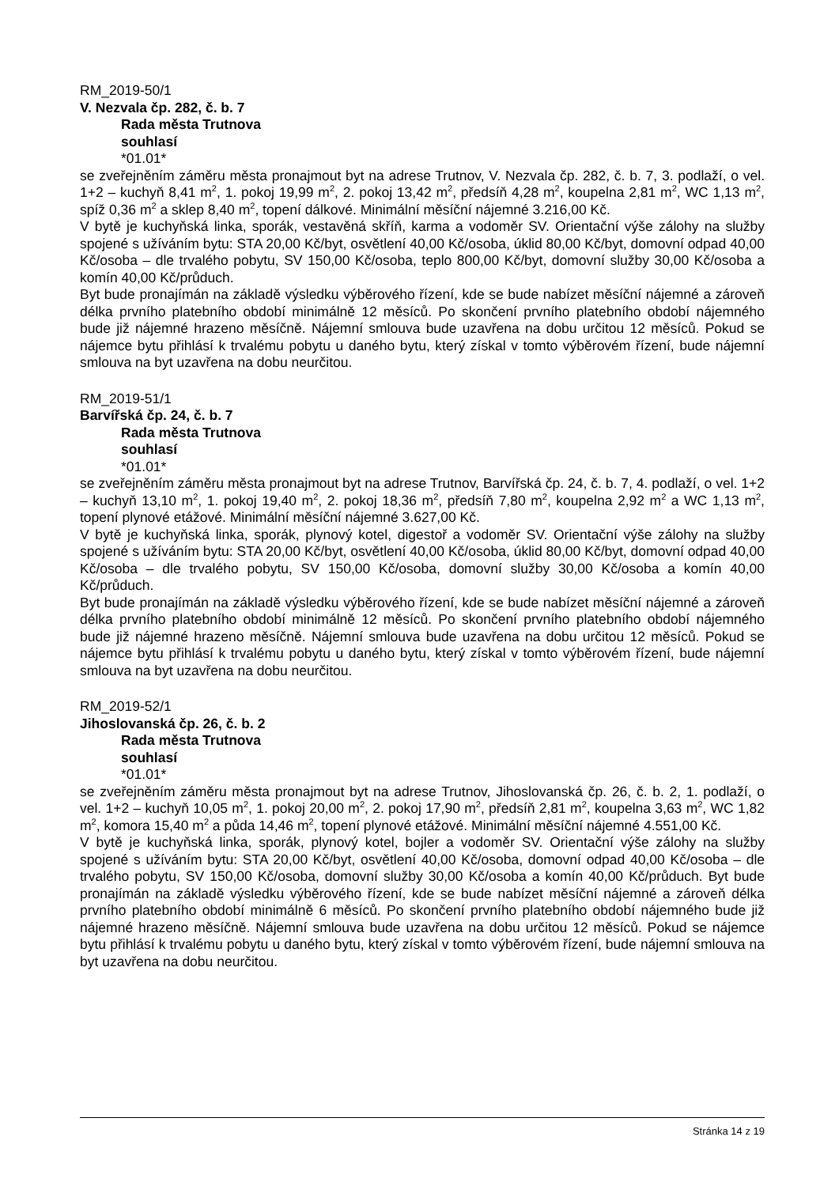RM_2019-50/1
V. Nezvala čp. 282, č. b. 7
Rada města Trutnova
souhlasí
*01.01*
se zveřejněním záměru města pronajmout byt na adrese Trutnov, V. Nezvala čp. 282, č. b. 7, 3. podlaží, o vel. 1+2 – kuchyň 8,41 m<sup>2</sup>, 1. pokoj 19,99 m<sup>2</sup>, 2. pokoj 13,42 m<sup>2</sup>, předsíň 4,28 m<sup>2</sup>, koupelna 2,81 m<sup>2</sup>, WC 1,13 m<sup>2</sup>, spíž 0,36 m<sup>2</sup> a sklep 8,40 m<sup>2</sup>, topení dálkové. Minimální měsíční nájemné 3.216,00 Kč.
V bytě je kuchyňská linka, sporák, vestavěná skříň, karma a vodoměr SV. Orientační výše zálohy na služby spojené s užíváním bytu: STA 20,00 Kč/byt, osvětlení 40,00 Kč/osoba, úklid 80,00 Kč/byt, domovní odpad 40,00 Kč/osoba – dle trvalého pobytu, SV 150,00 Kč/osoba, teplo 800,00 Kč/byt, domovní služby 30,00 Kč/osoba a komín 40,00 Kč/průduch.
Byt bude pronajímán na základě výsledku výběrového řízení, kde se bude nabízet měsíční nájemné a zároveň délka prvního platebního období minimálně 12 měsíců. Po skončení prvního platebního období nájemného bude již nájemné hrazeno měsíčně. Nájemní smlouva bude uzavřena na dobu určitou 12 měsíců. Pokud se nájemce bytu přihlásí k trvalému pobytu u daného bytu, který získal v tomto výběrovém řízení, bude nájemní smlouva na byt uzavřena na dobu neurčitou.
RM_2019-51/1
Barvířská čp. 24, č. b. 7
Rada města Trutnova
souhlasí
*01.01*
se zveřejněním záměru města pronajmout byt na adrese Trutnov, Barvířská čp. 24, č. b. 7, 4. podlaží, o vel. 1+2 – kuchyň 13,10 m<sup>2</sup>, 1. pokoj 19,40 m<sup>2</sup>, 2. pokoj 18,36 m<sup>2</sup>, předsíň 7,80 m<sup>2</sup>, koupelna 2,92 m<sup>2</sup> a WC 1,13 m<sup>2</sup>, topení plynové etážové. Minimální měsíční nájemné 3.627,00 Kč.
V bytě je kuchyňská linka, sporák, plynový kotel, digestoř a vodoměr SV. Orientační výše zálohy na služby spojené s užíváním bytu: STA 20,00 Kč/byt, osvětlení 40,00 Kč/osoba, úklid 80,00 Kč/byt, domovní odpad 40,00 Kč/osoba – dle trvalého pobytu, SV 150,00 Kč/osoba, domovní služby 30,00 Kč/osoba a komín 40,00 Kč/průduch.
Byt bude pronajímán na základě výsledku výběrového řízení, kde se bude nabízet měsíční nájemné a zároveň délka prvního platebního období minimálně 12 měsíců. Po skončení prvního platebního období nájemného bude již nájemné hrazeno měsíčně. Nájemní smlouva bude uzavřena na dobu určitou 12 měsíců. Pokud se nájemce bytu přihlásí k trvalému pobytu u daného bytu, který získal v tomto výběrovém řízení, bude nájemní smlouva na byt uzavřena na dobu neurčitou.
RM_2019-52/1
Jihoslovanská čp. 26, č. b. 2
Rada města Trutnova
souhlasí
*01.01*
se zveřejněním záměru města pronajmout byt na adrese Trutnov, Jihoslovanská čp. 26, č. b. 2, 1. podlaží, o vel. 1+2 – kuchyň 10,05 m<sup>2</sup>, 1. pokoj 20,00 m<sup>2</sup>, 2. pokoj 17,90 m<sup>2</sup>, předsíň 2,81 m<sup>2</sup>, koupelna 3,63 m<sup>2</sup>, WC 1,82 m<sup>2</sup>, komora 15,40 m<sup>2</sup> a půda 14,46 m<sup>2</sup>, topení plynové etážové. Minimální měsíční nájemné 4.551,00 Kč.
V bytě je kuchyňská linka, sporák, plynový kotel, bojler a vodoměr SV. Orientační výše zálohy na služby spojené s užíváním bytu: STA 20,00 Kč/byt, osvětlení 40,00 Kč/osoba, domovní odpad 40,00 Kč/osoba – dle trvalého pobytu, SV 150,00 Kč/osoba, domovní služby 30,00 Kč/osoba a komín 40,00 Kč/průduch. Byt bude pronajímán na základě výsledku výběrového řízení, kde se bude nabízet měsíční nájemné a zároveň délka prvního platebního období minimálně 6 měsíců. Po skončení prvního platebního období nájemného bude již nájemné hrazeno měsíčně. Nájemní smlouva bude uzavřena na dobu určitou 12 měsíců. Pokud se nájemce bytu přihlásí k trvalému pobytu u daného bytu, který získal v tomto výběrovém řízení, bude nájemní smlouva na byt uzavřena na dobu neurčitou.
Stránka 14 z 19